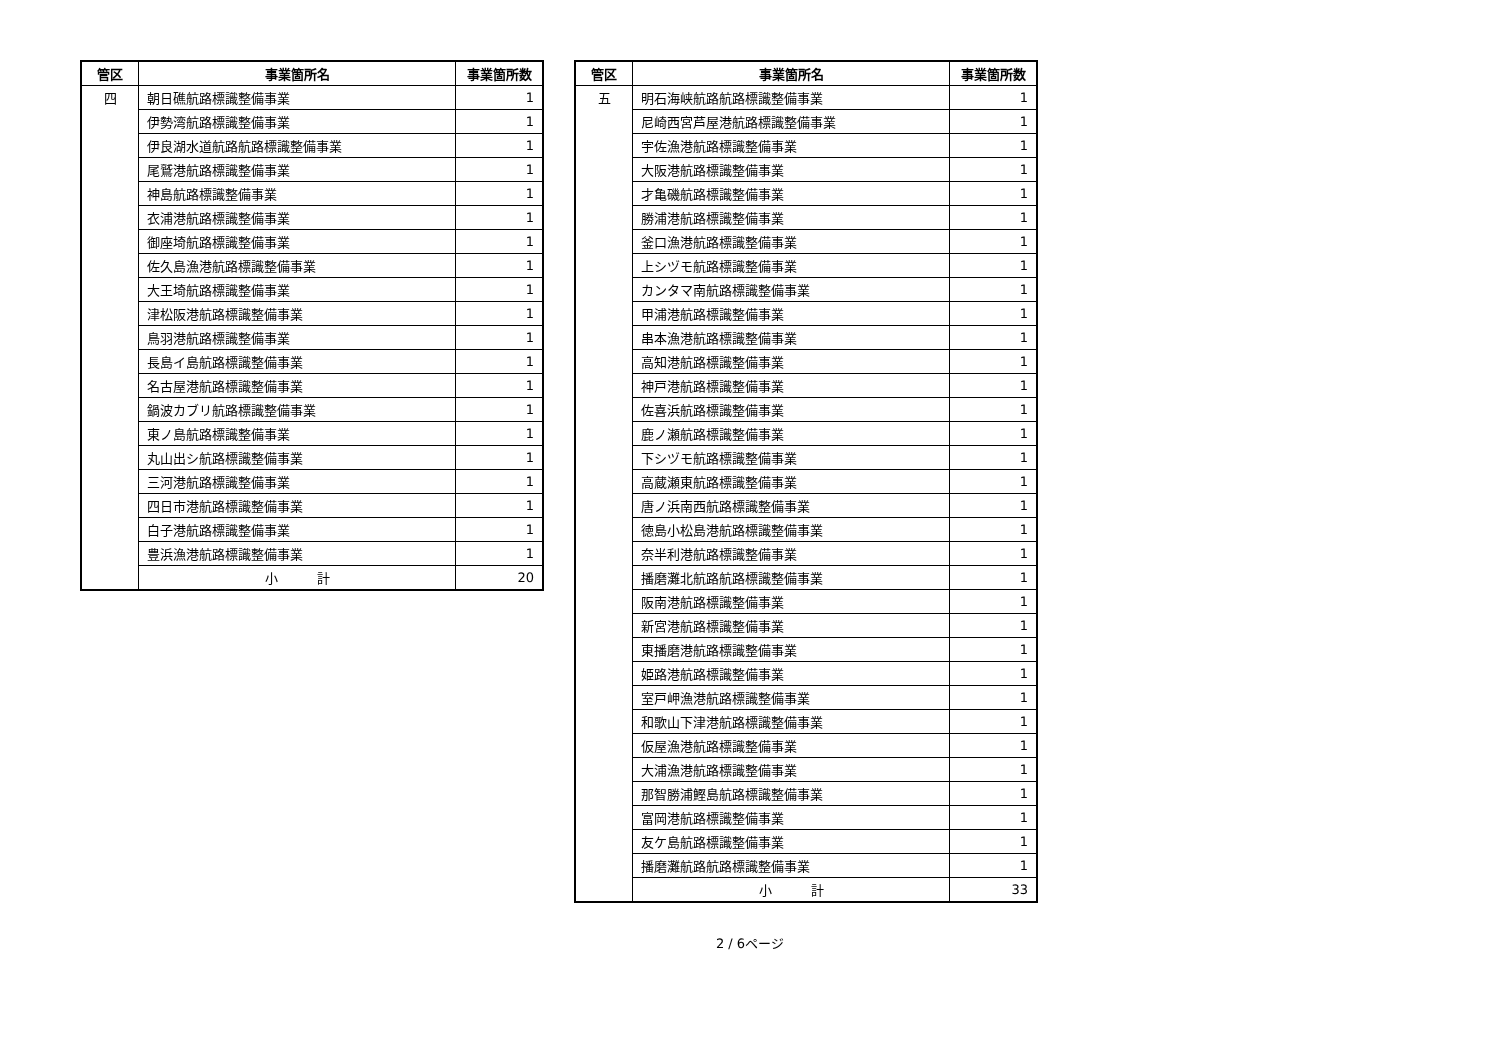| 管区 | 事業箇所名 | 事業箇所数 |
| --- | --- | --- |
| 四 | 朝日礁航路標識整備事業 | 1 |
| | 伊勢湾航路標識整備事業 | 1 |
| | 伊良湖水道航路航路標識整備事業 | 1 |
| | 尾鷲港航路標識整備事業 | 1 |
| | 神島航路標識整備事業 | 1 |
| | 衣浦港航路標識整備事業 | 1 |
| | 御座埼航路標識整備事業 | 1 |
| | 佐久島漁港航路標識整備事業 | 1 |
| | 大王埼航路標識整備事業 | 1 |
| | 津松阪港航路標識整備事業 | 1 |
| | 鳥羽港航路標識整備事業 | 1 |
| | 長島イ島航路標識整備事業 | 1 |
| | 名古屋港航路標識整備事業 | 1 |
| | 鍋波カブリ航路標識整備事業 | 1 |
| | 東ノ島航路標識整備事業 | 1 |
| | 丸山出シ航路標識整備事業 | 1 |
| | 三河港航路標識整備事業 | 1 |
| | 四日市港航路標識整備事業 | 1 |
| | 白子港航路標識整備事業 | 1 |
| | 豊浜漁港航路標識整備事業 | 1 |
| | 小 計 | 20 |
| 管区 | 事業箇所名 | 事業箇所数 |
| --- | --- | --- |
| 五 | 明石海峡航路航路標識整備事業 | 1 |
| | 尼崎西宮芦屋港航路標識整備事業 | 1 |
| | 宇佐漁港航路標識整備事業 | 1 |
| | 大阪港航路標識整備事業 | 1 |
| | 才亀磯航路標識整備事業 | 1 |
| | 勝浦港航路標識整備事業 | 1 |
| | 釜口漁港航路標識整備事業 | 1 |
| | 上シヅモ航路標識整備事業 | 1 |
| | カンタマ南航路標識整備事業 | 1 |
| | 甲浦港航路標識整備事業 | 1 |
| | 串本漁港航路標識整備事業 | 1 |
| | 高知港航路標識整備事業 | 1 |
| | 神戸港航路標識整備事業 | 1 |
| | 佐喜浜航路標識整備事業 | 1 |
| | 鹿ノ瀬航路標識整備事業 | 1 |
| | 下シヅモ航路標識整備事業 | 1 |
| | 高蔵瀬東航路標識整備事業 | 1 |
| | 唐ノ浜南西航路標識整備事業 | 1 |
| | 徳島小松島港航路標識整備事業 | 1 |
| | 奈半利港航路標識整備事業 | 1 |
| | 播磨灘北航路航路標識整備事業 | 1 |
| | 阪南港航路標識整備事業 | 1 |
| | 新宮港航路標識整備事業 | 1 |
| | 東播磨港航路標識整備事業 | 1 |
| | 姫路港航路標識整備事業 | 1 |
| | 室戸岬漁港航路標識整備事業 | 1 |
| | 和歌山下津港航路標識整備事業 | 1 |
| | 仮屋漁港航路標識整備事業 | 1 |
| | 大浦漁港航路標識整備事業 | 1 |
| | 那智勝浦鰹島航路標識整備事業 | 1 |
| | 富岡港航路標識整備事業 | 1 |
| | 友ケ島航路標識整備事業 | 1 |
| | 播磨灘航路航路標識整備事業 | 1 |
| | 小 計 | 33 |
2 / 6ページ